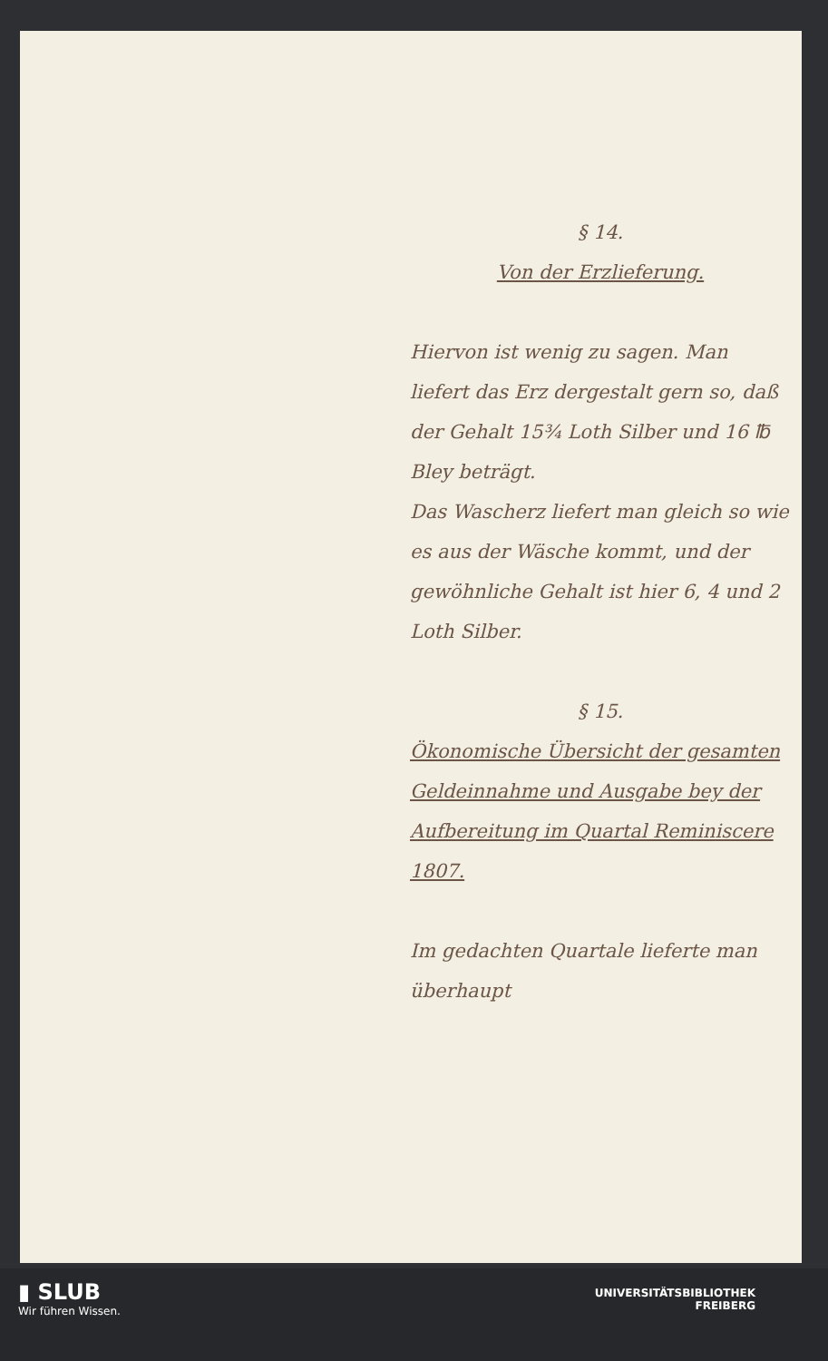§ 14.
Von der Erzlieferung.
Hiervon ist wenig zu sagen. Man liefert das Erz dergestalt gern so, daß der Gehalt 15¾ Loth Silber und 16 ℔ Bley beträgt.
Das Wascherz liefert man gleich so wie es aus der Wäsche kommt, und der gewöhnliche Gehalt ist hier 6, 4 und 2 Loth Silber.
§ 15.
Ökonomische Übersicht der gesamten Geldeinnahme und Ausgabe bey der Aufbereitung im Quartal Reminiscere 1807.
Im gedachten Quartale lieferte man überhaupt
▮ SLUB
Wir führen Wissen.
UNIVERSITÄTSBIBLIOTHEK
FREIBERG